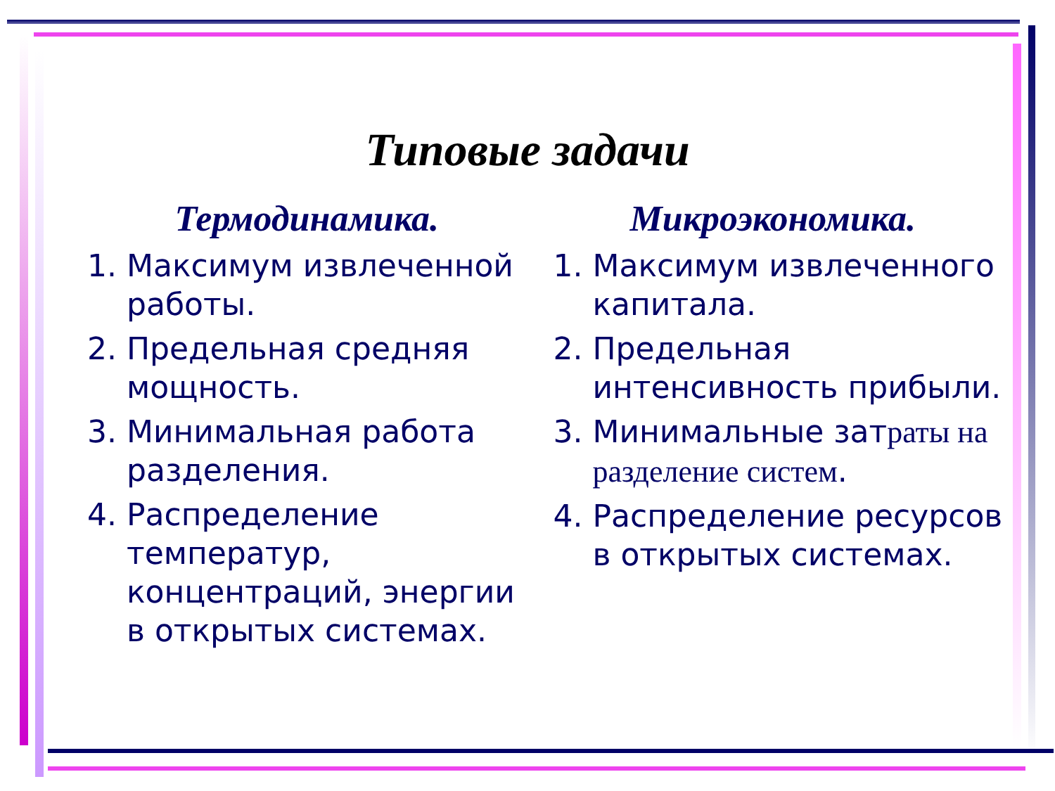Типовые задачи
Термодинамика.
1. Максимум извлеченной работы.
2. Предельная средняя мощность.
3. Минимальная работа разделения.
4. Распределение температур, концентраций, энергии в открытых системах.
Микроэкономика.
1. Максимум извлеченного капитала.
2. Предельная интенсивность прибыли.
3. Минимальные затраты на разделение систем.
4. Распределение ресурсов в открытых системах.